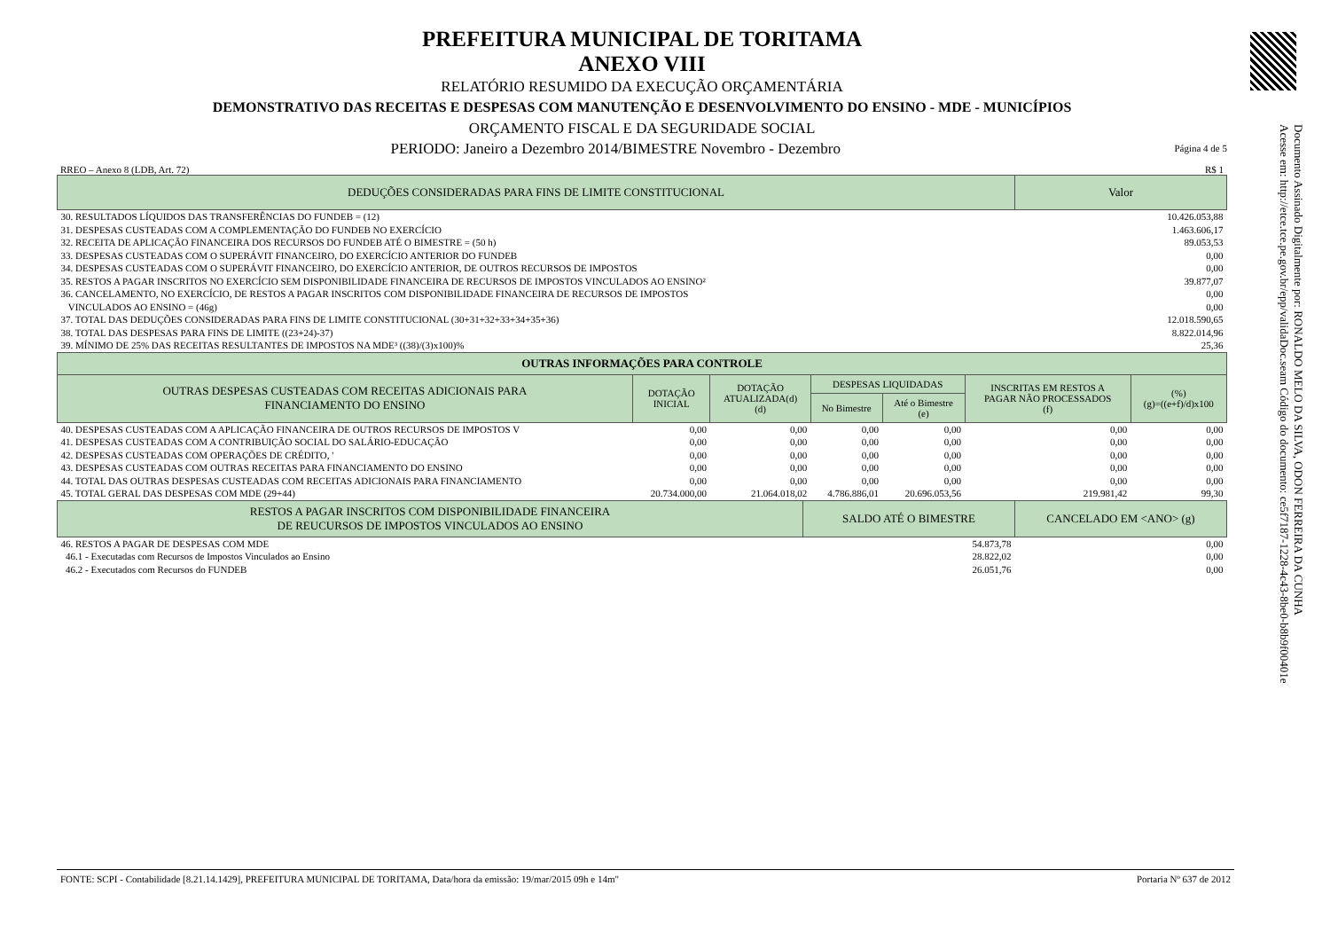PREFEITURA MUNICIPAL DE TORITAMA
ANEXO VIII
RELATÓRIO RESUMIDO DA EXECUÇÃO ORÇAMENTÁRIA
DEMONSTRATIVO DAS RECEITAS E DESPESAS COM MANUTENÇÃO E DESENVOLVIMENTO DO ENSINO - MDE - MUNICÍPIOS
ORÇAMENTO FISCAL E DA SEGURIDADE SOCIAL
PERIODO: Janeiro a Dezembro 2014/BIMESTRE Novembro - Dezembro Página 4 de 5
RREO – Anexo 8 (LDB, Art. 72) R$ 1
| DEDUÇÕES CONSIDERADAS PARA FINS DE LIMITE CONSTITUCIONAL | Valor |
| --- | --- |
| 30. RESULTADOS LÍQUIDOS DAS TRANSFERÊNCIAS DO FUNDEB = (12) | 10.426.053,88 |
| 31. DESPESAS CUSTEADAS COM A COMPLEMENTAÇÃO DO FUNDEB NO EXERCÍCIO | 1.463.606,17 |
| 32. RECEITA DE APLICAÇÃO FINANCEIRA DOS RECURSOS DO FUNDEB ATÉ O BIMESTRE = (50 h) | 89.053,53 |
| 33. DESPESAS CUSTEADAS COM O SUPERÁVIT FINANCEIRO, DO EXERCÍCIO ANTERIOR DO FUNDEB | 0,00 |
| 34. DESPESAS CUSTEADAS COM O SUPERÁVIT FINANCEIRO, DO EXERCÍCIO ANTERIOR, DE OUTROS RECURSOS DE IMPOSTOS | 0,00 |
| 35. RESTOS A PAGAR INSCRITOS NO EXERCÍCIO SEM DISPONIBILIDADE FINANCEIRA DE RECURSOS DE IMPOSTOS VINCULADOS AO ENSINO² | 39.877,07 |
| 36. CANCELAMENTO, NO EXERCÍCIO, DE RESTOS A PAGAR INSCRITOS COM DISPONIBILIDADE FINANCEIRA DE RECURSOS DE IMPOSTOS | 0,00 |
| VINCULADOS AO ENSINO = (46g) | 0,00 |
| 37. TOTAL DAS DEDUÇÕES CONSIDERADAS PARA FINS DE LIMITE CONSTITUCIONAL (30+31+32+33+34+35+36) | 12.018.590,65 |
| 38. TOTAL DAS DESPESAS PARA FINS DE LIMITE ((23+24)-37) | 8.822.014,96 |
| 39. MÍNIMO DE 25% DAS RECEITAS RESULTANTES DE IMPOSTOS NA MDE³ ((38)/(3)x100)% | 25,36 |
| OUTRAS INFORMAÇÕES PARA CONTROLE | | | | | | |
| --- | --- | --- | --- | --- | --- | --- |
| OUTRAS DESPESAS CUSTEADAS COM RECEITAS ADICIONAIS PARA FINANCIAMENTO DO ENSINO | DOTAÇÃO INICIAL | DOTAÇÃO ATUALIZADA(d) (d) | DESPESAS LIQUIDADAS | | INSCRITAS EM RESTOS A PAGAR NÃO PROCESSADOS (f) | (%) (g)=((e+f)/d)x100 |
| | | | No Bimestre | Até o Bimestre (e) | | |
| 40. DESPESAS CUSTEADAS COM A APLICAÇÃO FINANCEIRA DE OUTROS RECURSOS DE IMPOSTOS V | 0,00 | 0,00 | 0,00 | 0,00 | 0,00 | 0,00 |
| 41. DESPESAS CUSTEADAS COM A CONTRIBUIÇÃO SOCIAL DO SALÁRIO-EDUCAÇÃO | 0,00 | 0,00 | 0,00 | 0,00 | 0,00 | 0,00 |
| 42. DESPESAS CUSTEADAS COM OPERAÇÕES DE CRÉDITO, ' | 0,00 | 0,00 | 0,00 | 0,00 | 0,00 | 0,00 |
| 43. DESPESAS CUSTEADAS COM OUTRAS RECEITAS PARA FINANCIAMENTO DO ENSINO | 0,00 | 0,00 | 0,00 | 0,00 | 0,00 | 0,00 |
| 44. TOTAL DAS OUTRAS DESPESAS CUSTEADAS COM RECEITAS ADICIONAIS PARA FINANCIAMENTO | 0,00 | 0,00 | 0,00 | 0,00 | 0,00 | 0,00 |
| 45. TOTAL GERAL DAS DESPESAS COM MDE (29+44) | 20.734.000,00 | 21.064.018,02 | 4.786.886,01 | 20.696.053,56 | 219.981,42 | 99,30 |
| RESTOS A PAGAR INSCRITOS COM DISPONIBILIDADE FINANCEIRA DE REUCURSOS DE IMPOSTOS VINCULADOS AO ENSINO | SALDO ATÉ O BIMESTRE | CANCELADO EM <ANO> (g) |
| --- | --- | --- |
| 46. RESTOS A PAGAR DE DESPESAS COM MDE | 54.873,78 | 0,00 |
| 46.1 - Executadas com Recursos de Impostos Vinculados ao Ensino | 28.822,02 | 0,00 |
| 46.2 - Executados com Recursos do FUNDEB | 26.051,76 | 0,00 |
Documento Assinado Digitalmente por: RONALDO MELO DA SILVA, ODON FERREIRA DA CUNHA
Acesse em: http://etce.tce.pe.gov.br/epp/validaDoc.seam Código do documento: ce5f7187-1228-4c43-8be0-b8b9f00401e
FONTE: SCPI - Contabilidade [8.21.14.1429], PREFEITURA MUNICIPAL DE TORITAMA, Data/hora da emissão: 19/mar/2015 09h e 14m" Portaria Nº 637 de 2012